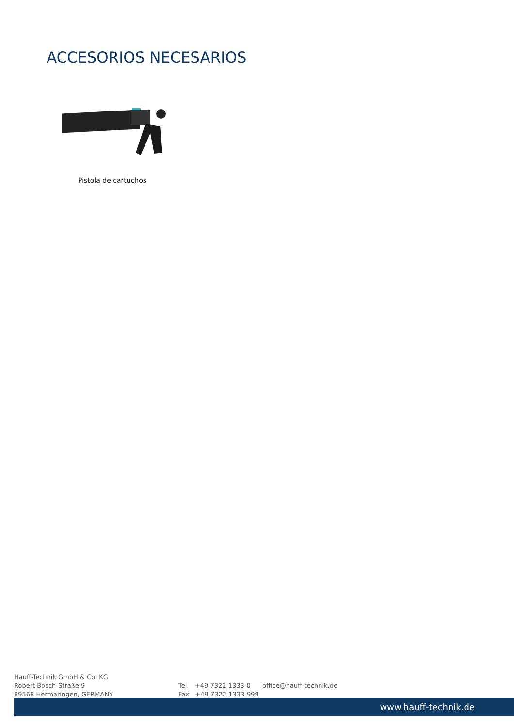ACCESORIOS NECESARIOS
Pistola de cartuchos
Hauff-Technik GmbH & Co. KG
Robert-Bosch-Straße 9
89568 Hermaringen, GERMANY
Tel. +49 7322 1333-0
Fax +49 7322 1333-999
office@hauff-technik.de
www.hauff-technik.de